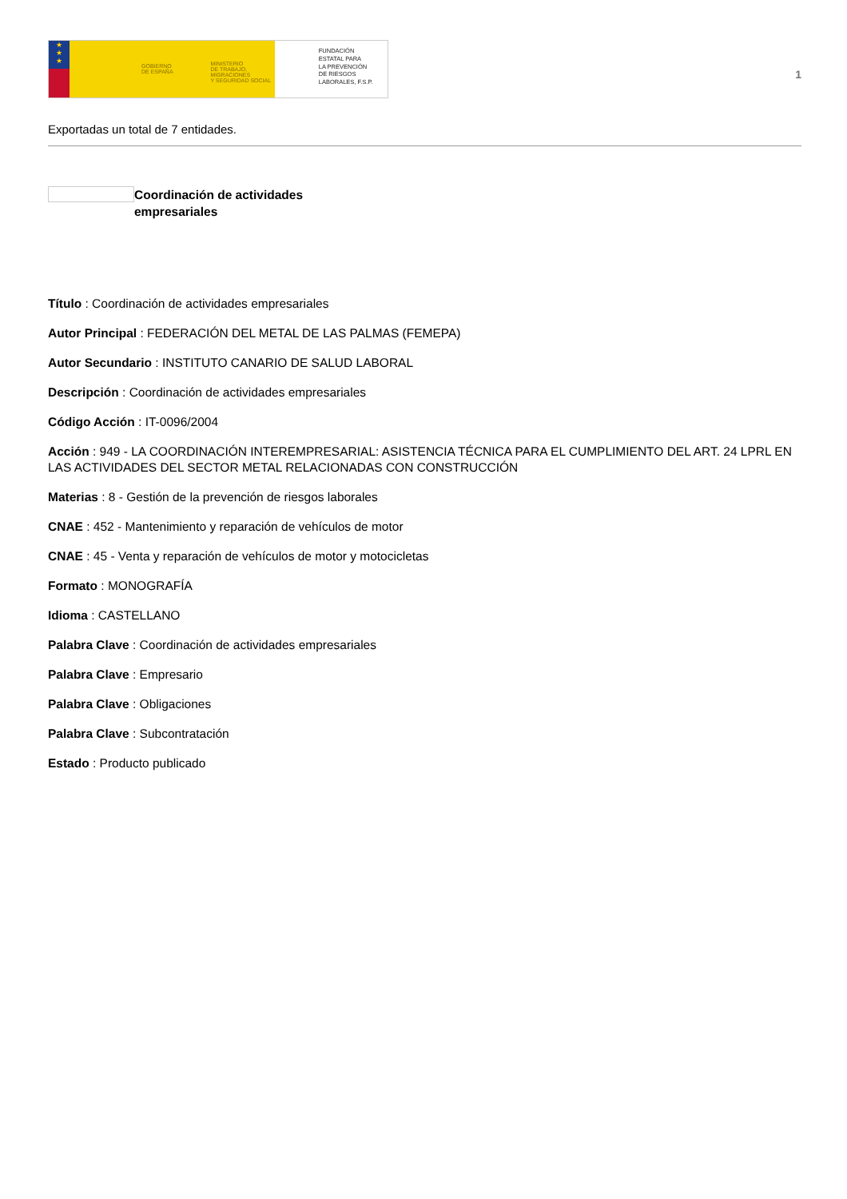★
★
★
GOBIERNO
DE ESPAÑA
MINISTERIO
DE TRABAJO, MIGRACIONES
Y SEGURIDAD SOCIAL
FUNDACIÓN
ESTATAL PARA
LA PREVENCIÓN
DE RIESGOS
LABORALES, F.S.P.
1
Exportadas un total de 7 entidades.
Coordinación de actividades empresariales
Título : Coordinación de actividades empresariales
Autor Principal : FEDERACIÓN DEL METAL DE LAS PALMAS (FEMEPA)
Autor Secundario : INSTITUTO CANARIO DE SALUD LABORAL
Descripción : Coordinación de actividades empresariales
Código Acción : IT-0096/2004
Acción : 949 - LA COORDINACIÓN INTEREMPRESARIAL: ASISTENCIA TÉCNICA PARA EL CUMPLIMIENTO DEL ART. 24 LPRL EN LAS ACTIVIDADES DEL SECTOR METAL RELACIONADAS CON CONSTRUCCIÓN
Materias : 8 - Gestión de la prevención de riesgos laborales
CNAE : 452 - Mantenimiento y reparación de vehículos de motor
CNAE : 45 - Venta y reparación de vehículos de motor y motocicletas
Formato : MONOGRAFÍA
Idioma : CASTELLANO
Palabra Clave : Coordinación de actividades empresariales
Palabra Clave : Empresario
Palabra Clave : Obligaciones
Palabra Clave : Subcontratación
Estado : Producto publicado